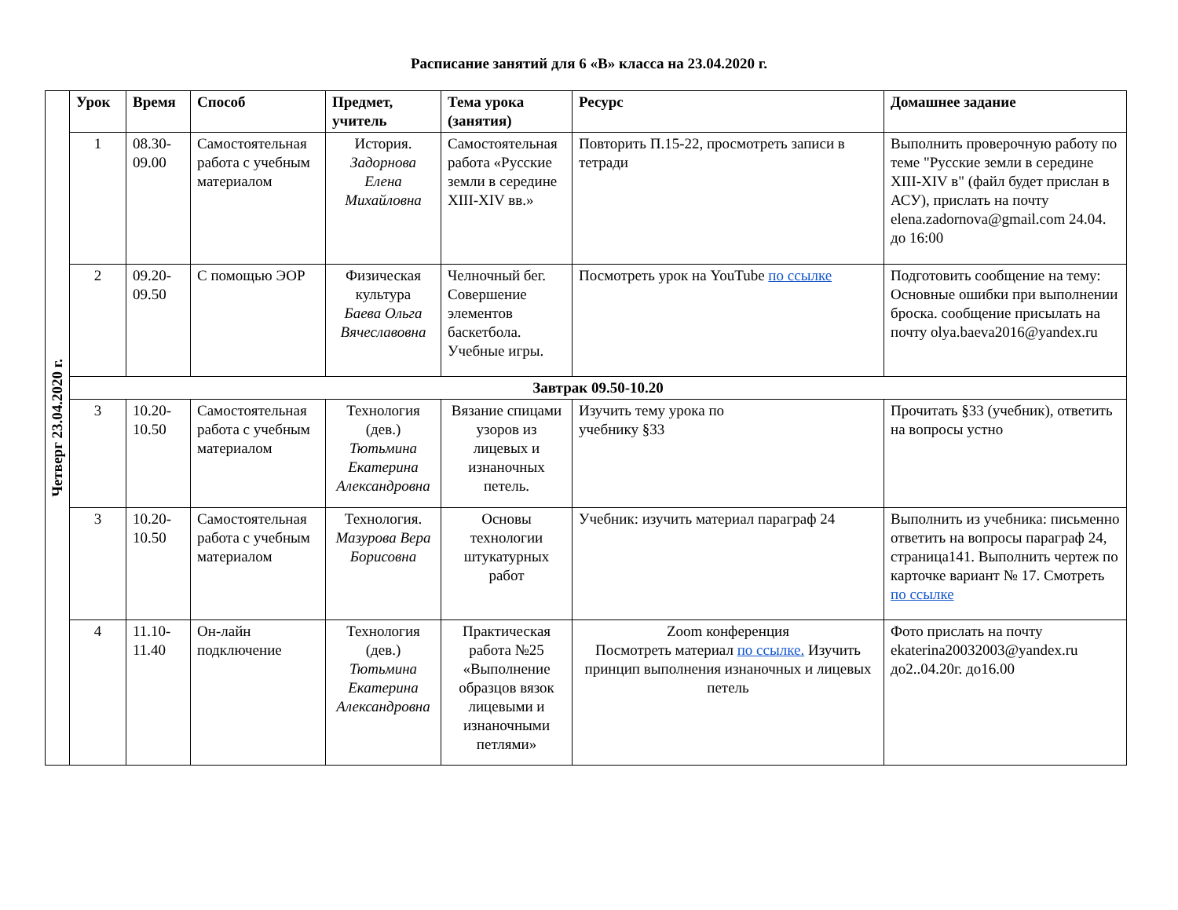Расписание занятий для 6 «В» класса на 23.04.2020 г.
| Четверг 23.04.2020 г. | Урок | Время | Способ | Предмет, учитель | Тема урока (занятия) | Ресурс | Домашнее задание |
| | 1 | 08.30-09.00 | Самостоятельная работа с учебным материалом | История. Задорнова Елена Михайловна | Самостоятельная работа «Русские земли в середине XIII-XIV вв.» | Повторить П.15-22, просмотреть записи в тетради | Выполнить проверочную работу по теме "Русские земли в середине XIII-XIV в" (файл будет прислан в АСУ), прислать на почту elena.zadornova@gmail.com 24.04. до 16:00 |
| | 2 | 09.20-09.50 | С помощью ЭОР | Физическая культура Баева Ольга Вячеславовна | Челночный бег. Совершение элементов баскетбола. Учебные игры. | Посмотреть урок на YouTube по ссылке | Подготовить сообщение на тему: Основные ошибки при выполнении броска. сообщение присылать на почту olya.baeva2016@yandex.ru |
| | Завтрак 09.50-10.20 | | | | | | |
| | 3 | 10.20-10.50 | Самостоятельная работа с учебным материалом | Технология (дев.) Тютьмина Екатерина Александровна | Вязание спицами узоров из лицевых и изнаночных петель. | Изучить тему урока по учебнику §33 | Прочитать §33 (учебник), ответить на вопросы устно |
| | 3 | 10.20-10.50 | Самостоятельная работа с учебным материалом | Технология. Мазурова Вера Борисовна | Основы технологии штукатурных работ | Учебник: изучить материал параграф 24 | Выполнить из учебника: письменно ответить на вопросы параграф 24, страница141. Выполнить чертеж по карточке вариант № 17. Смотреть по ссылке |
| | 4 | 11.10-11.40 | Он-лайн подключение | Технология (дев.) Тютьмина Екатерина Александровна | Практическая работа №25 «Выполнение образцов вязок лицевыми и изнаночными петлями» | Zoom конференция Посмотреть материал по ссылке. Изучить принцип выполнения изнаночных и лицевых петель | Фото прислать на почту ekaterina20032003@yandex.ru до2..04.20г. до16.00 |